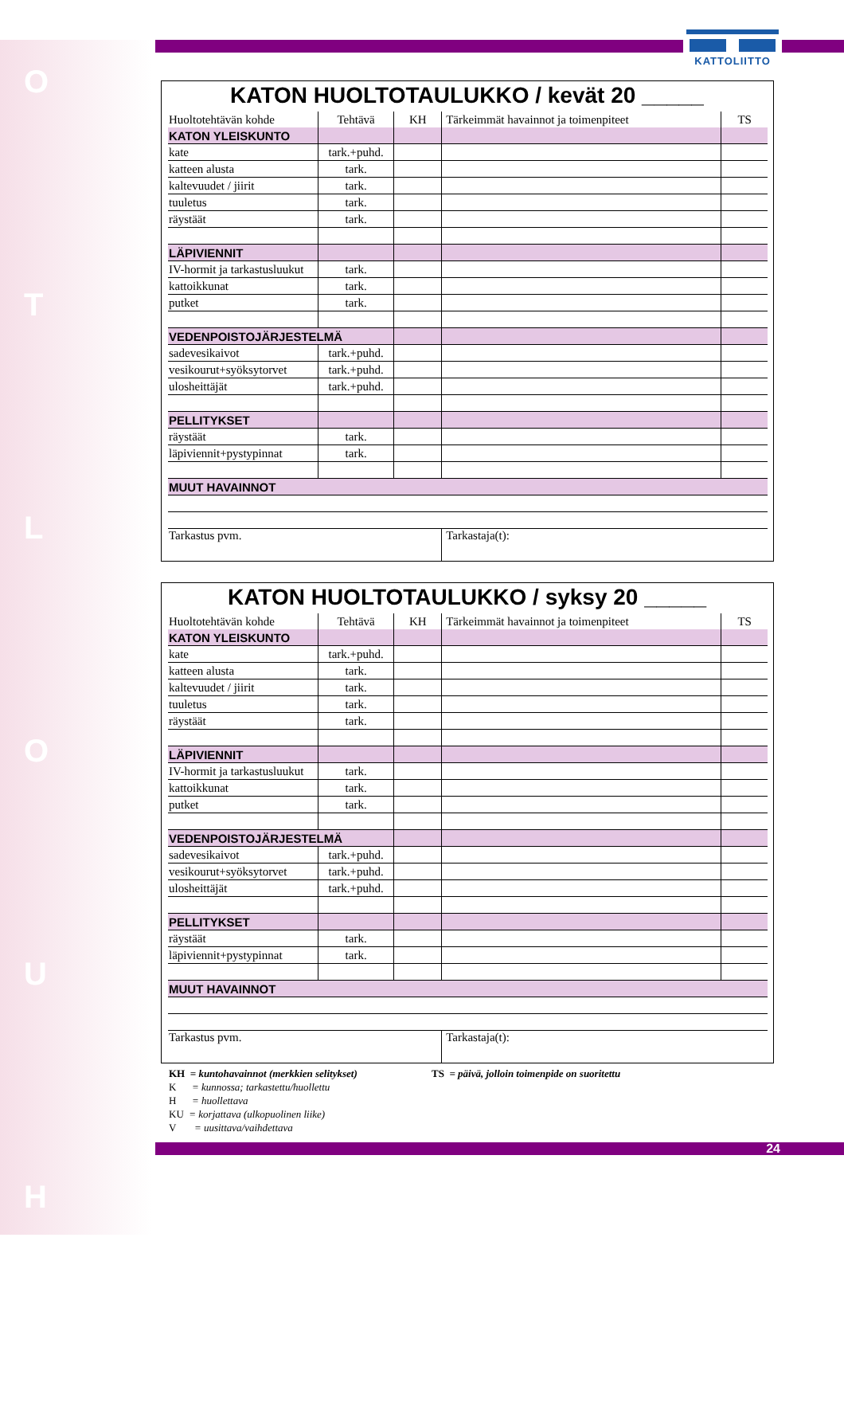O
T
L
O
U
H
KATTOLIITTO
KATON HUOLTOTAULUKKO / kevät 20 _____
| Huoltotehtävän kohde | Tehtävä | KH | Tärkeimmät havainnot ja toimenpiteet | TS |
| KATON YLEISKUNTO | | | | |
| kate | tark.+puhd. | | | |
| katteen alusta | tark. | | | |
| kaltevuudet / jiirit | tark. | | | |
| tuuletus | tark. | | | |
| räystäät | tark. | | | |
| LÄPIVIENNIT | | | | |
| IV-hormit ja tarkastusluukut | tark. | | | |
| kattoikkunat | tark. | | | |
| putket | tark. | | | |
| VEDENPOISTOJÄRJESTELMÄ | | | | |
| sadevesikaivot | tark.+puhd. | | | |
| vesikourut+syöksytorvet | tark.+puhd. | | | |
| ulosheittäjät | tark.+puhd. | | | |
| PELLITYKSET | | | | |
| räystäät | tark. | | | |
| läpiviennit+pystypinnat | tark. | | | |
| MUUT HAVAINNOT | | | | |
| Tarkastus pvm. | | | Tarkastaja(t): | |
KATON HUOLTOTAULUKKO / syksy 20 _____
| Huoltotehtävän kohde | Tehtävä | KH | Tärkeimmät havainnot ja toimenpiteet | TS |
| KATON YLEISKUNTO | | | | |
| kate | tark.+puhd. | | | |
| katteen alusta | tark. | | | |
| kaltevuudet / jiirit | tark. | | | |
| tuuletus | tark. | | | |
| räystäät | tark. | | | |
| LÄPIVIENNIT | | | | |
| IV-hormit ja tarkastusluukut | tark. | | | |
| kattoikkunat | tark. | | | |
| putket | tark. | | | |
| VEDENPOISTOJÄRJESTELMÄ | | | | |
| sadevesikaivot | tark.+puhd. | | | |
| vesikourut+syöksytorvet | tark.+puhd. | | | |
| ulosheittäjät | tark.+puhd. | | | |
| PELLITYKSET | | | | |
| räystäät | tark. | | | |
| läpiviennit+pystypinnat | tark. | | | |
| MUUT HAVAINNOT | | | | |
| Tarkastus pvm. | | | Tarkastaja(t): | |
KH = kuntohavainnot (merkkien selitykset)
K = kunnossa; tarkastettu/huollettu
H = huollettava
KU = korjattava (ulkopuolinen liike)
V = uusittava/vaihdettava
TS = päivä, jolloin toimenpide on suoritettu
24